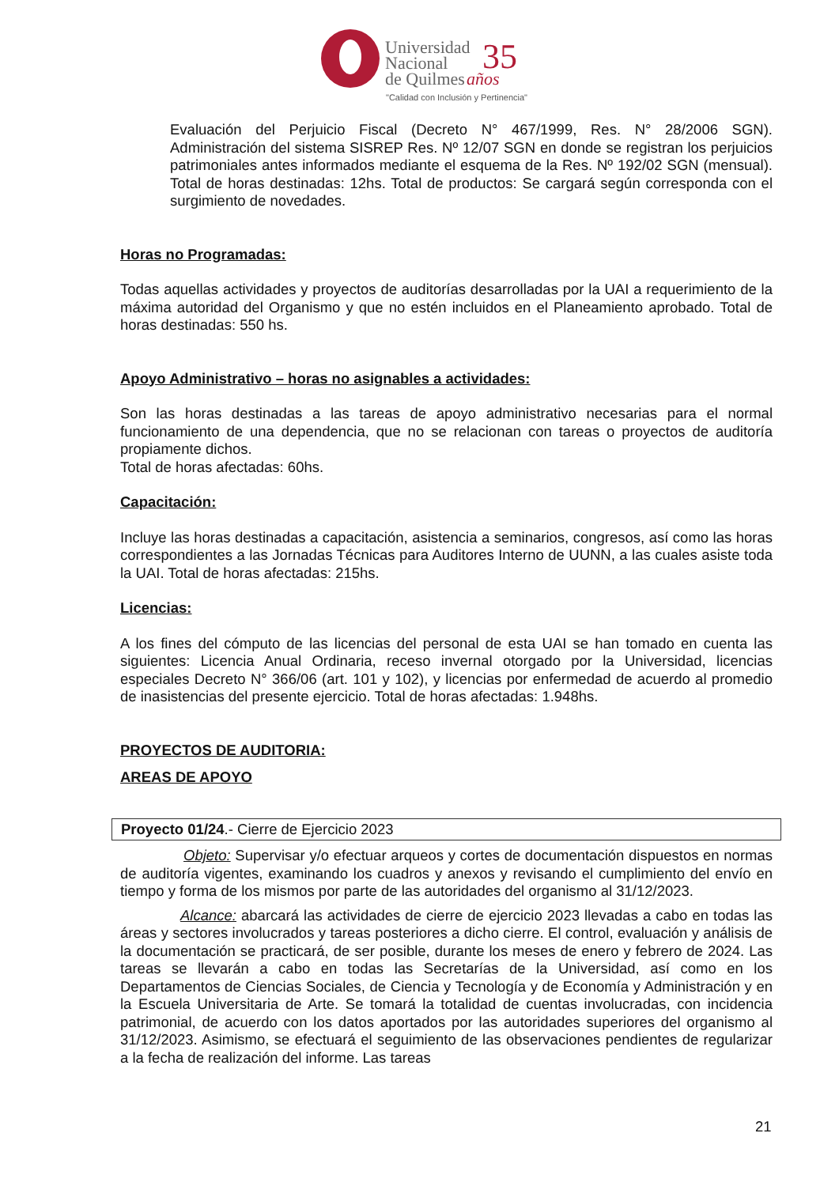Universidad
Nacional
de Quilmes
35
años
"Calidad con Inclusión y Pertinencia"
Evaluación del Perjuicio Fiscal (Decreto N° 467/1999, Res. N° 28/2006 SGN). Administración del sistema SISREP Res. Nº 12/07 SGN en donde se registran los perjuicios patrimoniales antes informados mediante el esquema de la Res. Nº 192/02 SGN (mensual). Total de horas destinadas: 12hs. Total de productos: Se cargará según corresponda con el surgimiento de novedades.
Horas no Programadas:
Todas aquellas actividades y proyectos de auditorías desarrolladas por la UAI a requerimiento de la máxima autoridad del Organismo y que no estén incluidos en el Planeamiento aprobado. Total de horas destinadas: 550 hs.
Apoyo Administrativo – horas no asignables a actividades:
Son las horas destinadas a las tareas de apoyo administrativo necesarias para el normal funcionamiento de una dependencia, que no se relacionan con tareas o proyectos de auditoría propiamente dichos.
Total de horas afectadas: 60hs.
Capacitación:
Incluye las horas destinadas a capacitación, asistencia a seminarios, congresos, así como las horas correspondientes a las Jornadas Técnicas para Auditores Interno de UUNN, a las cuales asiste toda la UAI. Total de horas afectadas: 215hs.
Licencias:
A los fines del cómputo de las licencias del personal de esta UAI se han tomado en cuenta las siguientes: Licencia Anual Ordinaria, receso invernal otorgado por la Universidad, licencias especiales Decreto N° 366/06 (art. 101 y 102), y licencias por enfermedad de acuerdo al promedio de inasistencias del presente ejercicio. Total de horas afectadas: 1.948hs.
PROYECTOS DE AUDITORIA:
AREAS DE APOYO
Proyecto 01/24.- Cierre de Ejercicio 2023
Objeto: Supervisar y/o efectuar arqueos y cortes de documentación dispuestos en normas de auditoría vigentes, examinando los cuadros y anexos y revisando el cumplimiento del envío en tiempo y forma de los mismos por parte de las autoridades del organismo al 31/12/2023.
Alcance: abarcará las actividades de cierre de ejercicio 2023 llevadas a cabo en todas las áreas y sectores involucrados y tareas posteriores a dicho cierre. El control, evaluación y análisis de la documentación se practicará, de ser posible, durante los meses de enero y febrero de 2024. Las tareas se llevarán a cabo en todas las Secretarías de la Universidad, así como en los Departamentos de Ciencias Sociales, de Ciencia y Tecnología y de Economía y Administración y en la Escuela Universitaria de Arte. Se tomará la totalidad de cuentas involucradas, con incidencia patrimonial, de acuerdo con los datos aportados por las autoridades superiores del organismo al 31/12/2023. Asimismo, se efectuará el seguimiento de las observaciones pendientes de regularizar a la fecha de realización del informe. Las tareas
21